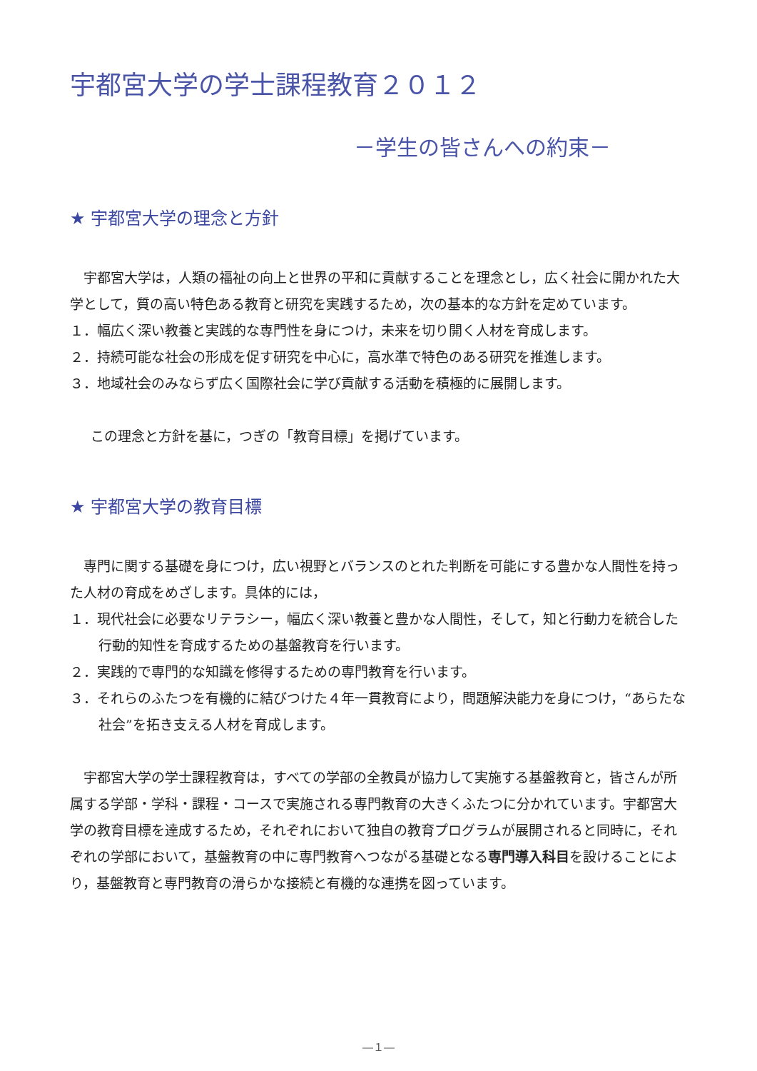宇都宮大学の学士課程教育２０１２
－学生の皆さんへの約束－
★ 宇都宮大学の理念と方針
宇都宮大学は，人類の福祉の向上と世界の平和に貢献することを理念とし，広く社会に開かれた大学として，質の高い特色ある教育と研究を実践するため，次の基本的な方針を定めています。
１．幅広く深い教養と実践的な専門性を身につけ，未来を切り開く人材を育成します。
２．持続可能な社会の形成を促す研究を中心に，高水準で特色のある研究を推進します。
３．地域社会のみならず広く国際社会に学び貢献する活動を積極的に展開します。
この理念と方針を基に，つぎの「教育目標」を掲げています。
★ 宇都宮大学の教育目標
専門に関する基礎を身につけ，広い視野とバランスのとれた判断を可能にする豊かな人間性を持った人材の育成をめざします。具体的には，
１．現代社会に必要なリテラシー，幅広く深い教養と豊かな人間性，そして，知と行動力を統合した行動的知性を育成するための基盤教育を行います。
２．実践的で専門的な知識を修得するための専門教育を行います。
３．それらのふたつを有機的に結びつけた４年一貫教育により，問題解決能力を身につけ，“あらたな社会”を拓き支える人材を育成します。
宇都宮大学の学士課程教育は，すべての学部の全教員が協力して実施する基盤教育と，皆さんが所属する学部・学科・課程・コースで実施される専門教育の大きくふたつに分かれています。宇都宮大学の教育目標を達成するため，それぞれにおいて独自の教育プログラムが展開されると同時に，それぞれの学部において，基盤教育の中に専門教育へつながる基礎となる専門導入科目を設けることにより，基盤教育と専門教育の滑らかな接続と有機的な連携を図っています。
―１―